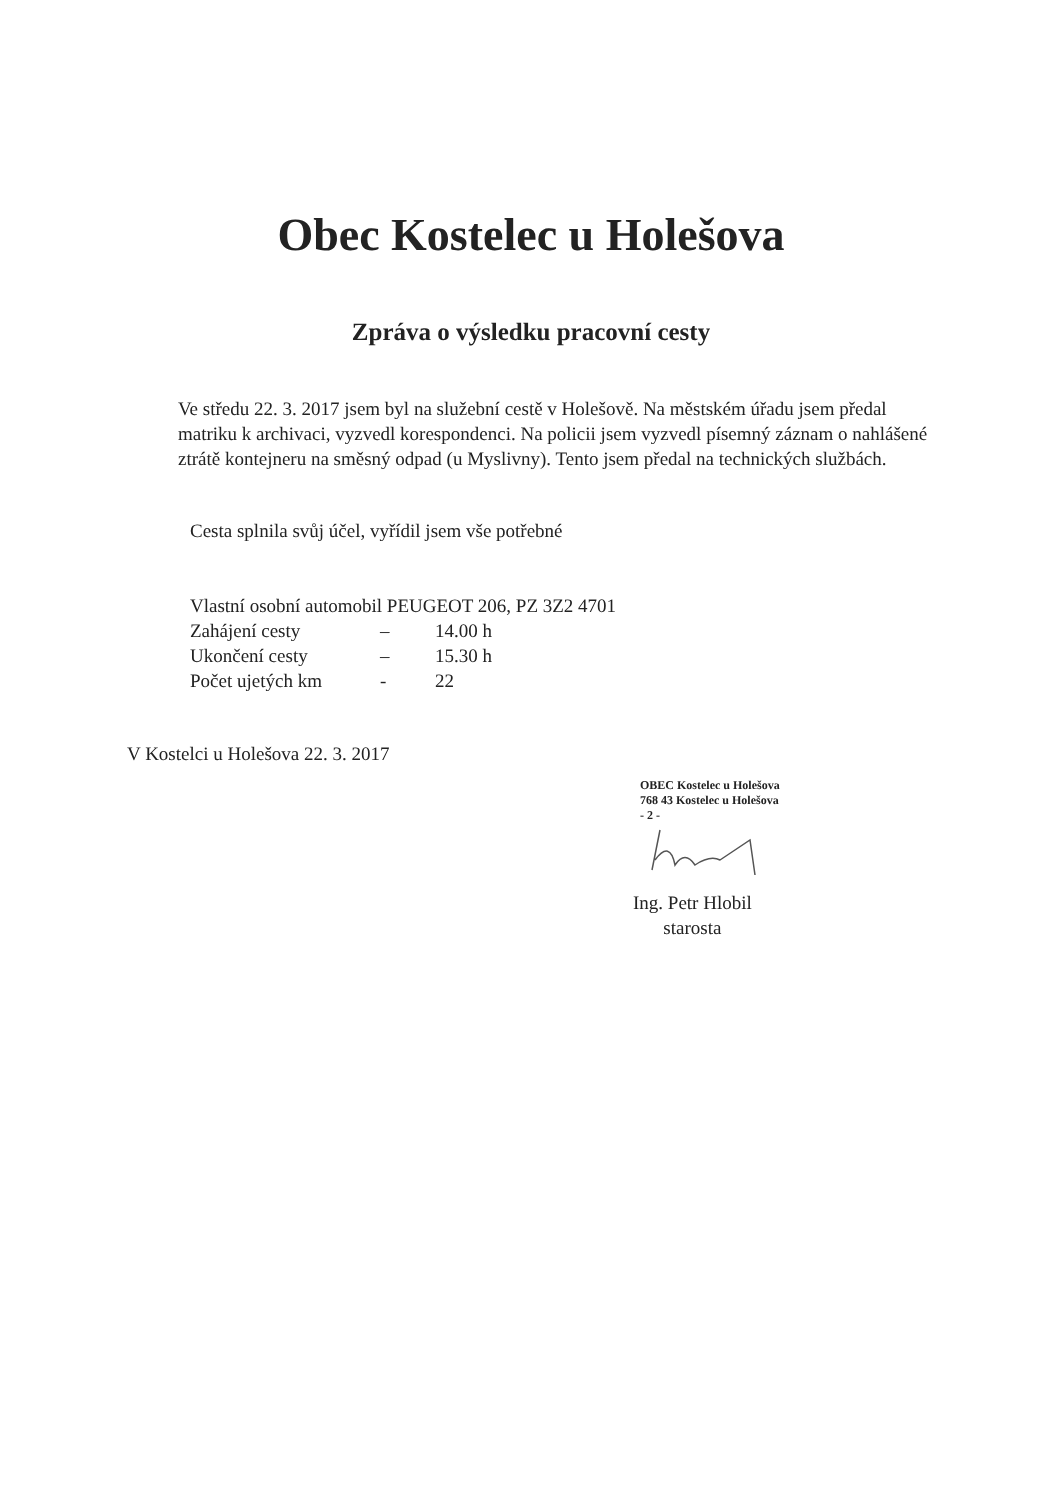Obec Kostelec u Holešova
Zpráva o výsledku pracovní cesty
Ve středu 22. 3. 2017 jsem byl na služební cestě v Holešově. Na městském úřadu jsem předal matriku k archivaci, vyzvedl korespondenci. Na policii jsem vyzvedl písemný záznam o nahlášené ztrátě kontejneru na směsný odpad (u Myslivny). Tento jsem předal na technických službách.
Cesta splnila svůj účel, vyřídil jsem vše potřebné
Vlastní osobní automobil PEUGEOT 206, PZ 3Z2 4701
| Zahájení cesty | – | 14.00 h |
| Ukončení cesty | – | 15.30 h |
| Počet ujetých km | - | 22 |
V Kostelci u Holešova 22. 3. 2017
OBEC Kostelec u Holešova
768 43 Kostelec u Holešova
- 2 -
Ing. Petr Hlobil
starosta